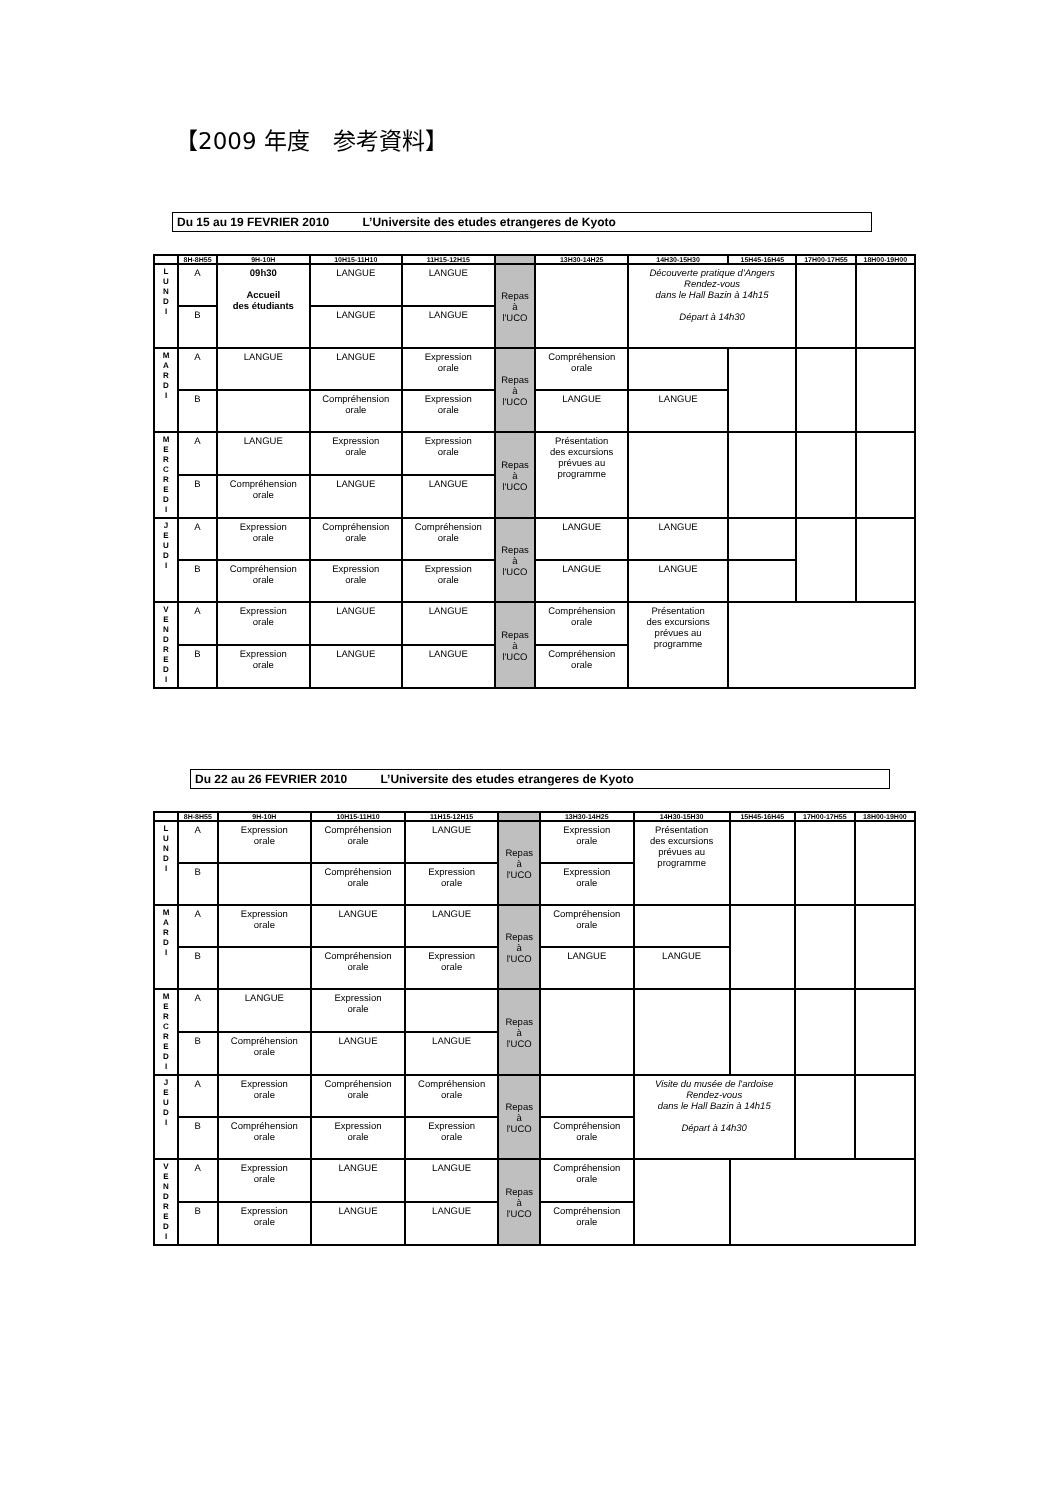【2009 年度　参考資料】
Du 15 au 19 FEVRIER 2010 L’Universite des etudes etrangeres de Kyoto
| | 8H-8H55 | 9H-10H | 10H15-11H10 | 11H15-12H15 | | 13H30-14H25 | 14H30-15H30 | 15H45-16H45 | 17H00-17H55 | 18H00-19H00 |
| --- | --- | --- | --- | --- | --- | --- | --- | --- | --- | --- |
| L U N D I | A | 09h30 Accueil des étudiants | LANGUE | LANGUE | Repas à l'UCO | | Découverte pratique d'Angers Rendez-vous dans le Hall Bazin à 14h15 Départ à 14h30 | | | |
| | B | | LANGUE | LANGUE | | | | | | |
| M A R D I | A | LANGUE | LANGUE | Expression orale | Repas à l'UCO | Compréhension orale | | | | |
| | B | | Compréhension orale | Expression orale | | LANGUE | LANGUE | | | |
| M E R C R E D I | A | LANGUE | Expression orale | Expression orale | Repas à l'UCO | Présentation des excursions prévues au programme | | | | |
| | B | Compréhension orale | LANGUE | LANGUE | | | | | | |
| J E U D I | A | Expression orale | Compréhension orale | Compréhension orale | Repas à l'UCO | LANGUE | LANGUE | | | |
| | B | Compréhension orale | Expression orale | Expression orale | | LANGUE | LANGUE | | | |
| V E N D R E D I | A | Expression orale | LANGUE | LANGUE | Repas à l'UCO | Compréhension orale | Présentation des excursions prévues au programme | | | |
| | B | Expression orale | LANGUE | LANGUE | | Compréhension orale | | | | |
Du 22 au 26 FEVRIER 2010 L’Universite des etudes etrangeres de Kyoto
| | 8H-8H55 | 9H-10H | 10H15-11H10 | 11H15-12H15 | | 13H30-14H25 | 14H30-15H30 | 15H45-16H45 | 17H00-17H55 | 18H00-19H00 |
| --- | --- | --- | --- | --- | --- | --- | --- | --- | --- | --- |
| L U N D I | A | Expression orale | Compréhension orale | LANGUE | Repas à l'UCO | Expression orale | Présentation des excursions prévues au programme | | | |
| | B | | Compréhension orale | Expression orale | | Expression orale | | | | |
| M A R D I | A | Expression orale | LANGUE | LANGUE | Repas à l'UCO | Compréhension orale | | | | |
| | B | | Compréhension orale | Expression orale | | LANGUE | LANGUE | | | |
| M E R C R E D I | A | LANGUE | Expression orale | | Repas à l'UCO | | | | | |
| | B | Compréhension orale | LANGUE | LANGUE | | | | | | |
| J E U D I | A | Expression orale | Compréhension orale | Compréhension orale | Repas à l'UCO | | Visite du musée de l'ardoise Rendez-vous dans le Hall Bazin à 14h15 Départ à 14h30 | | | |
| | B | Compréhension orale | Expression orale | Expression orale | | Compréhension orale | | | | |
| V E N D R E D I | A | Expression orale | LANGUE | LANGUE | Repas à l'UCO | Compréhension orale | | | | |
| | B | Expression orale | LANGUE | LANGUE | | Compréhension orale | | | | |